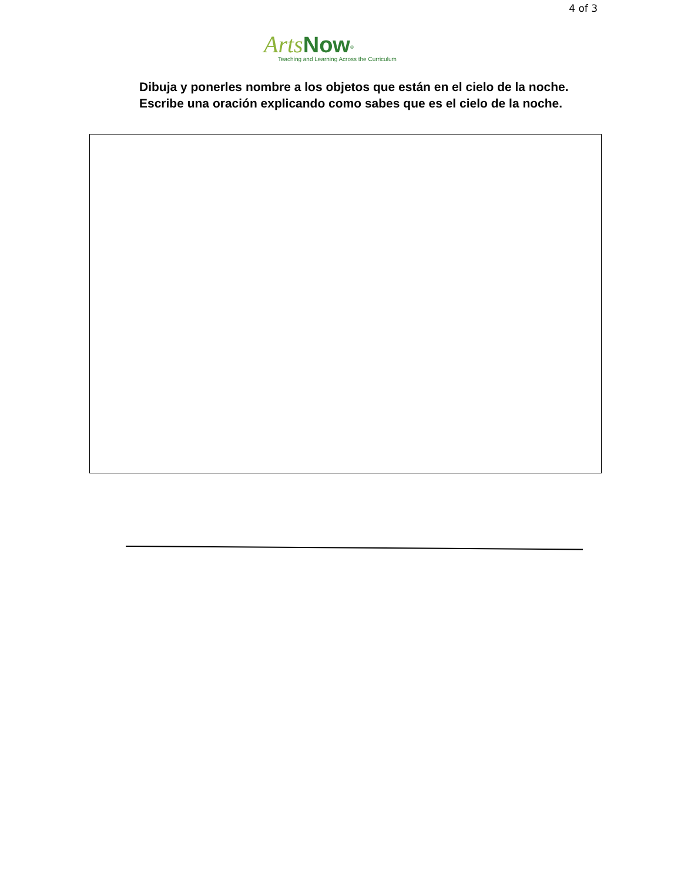4 of 3
Arts Now<sup>®</sup>
Teaching and Learning Across the Curriculum
Dibuja y ponerles nombre a los objetos que están en el cielo de la noche. Escribe una oración explicando como sabes que es el cielo de la noche.